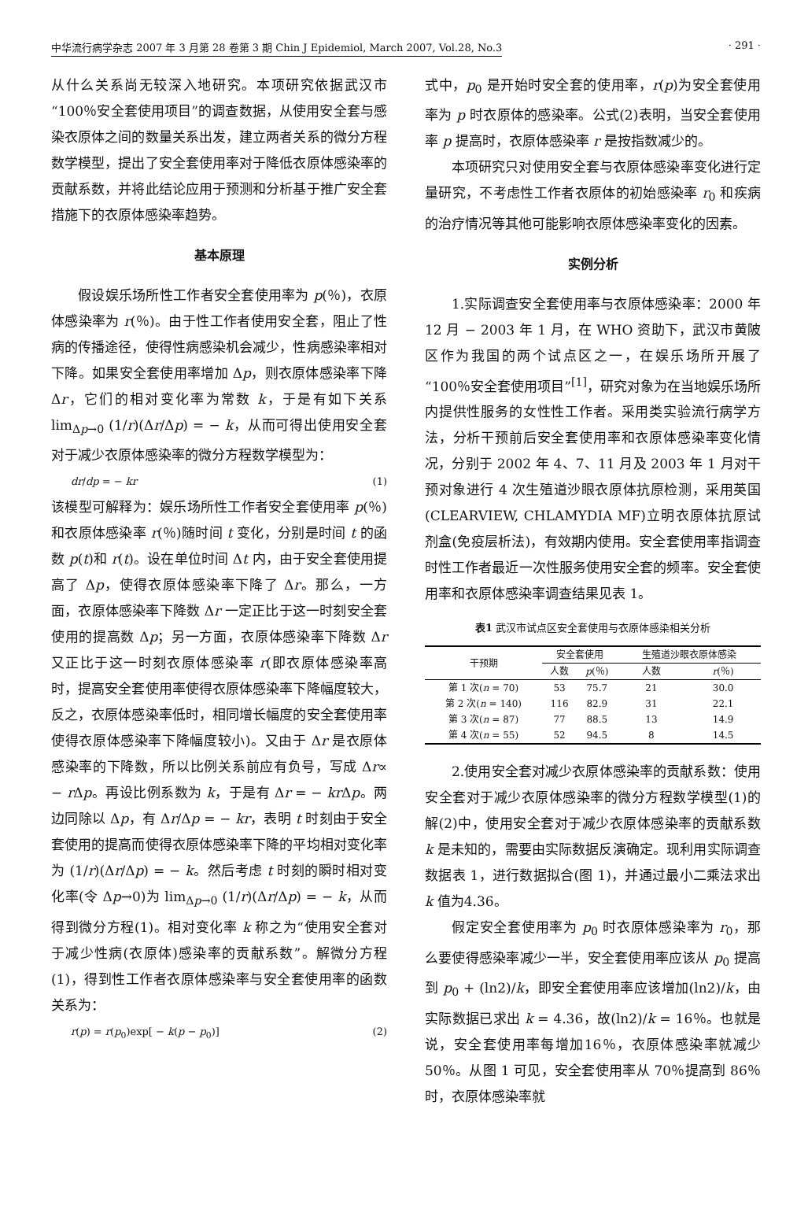中华流行病学杂志 2007 年 3 月第 28 卷第 3 期 Chin J Epidemiol, March 2007, Vol.28, No.3 · 291 ·
从什么关系尚无较深入地研究。本项研究依据武汉市“100％安全套使用项目”的调查数据，从使用安全套与感染衣原体之间的数量关系出发，建立两者关系的微分方程数学模型，提出了安全套使用率对于降低衣原体感染率的贡献系数，并将此结论应用于预测和分析基于推广安全套措施下的衣原体感染率趋势。
基本原理
假设娱乐场所性工作者安全套使用率为 p(％)，衣原体感染率为 r(％)。由于性工作者使用安全套，阻止了性病的传播途径，使得性病感染机会减少，性病感染率相对下降。如果安全套使用率增加 Δp，则衣原体感染率下降 Δr，它们的相对变化率为常数 k，于是有如下关系 lim<sub>Δp→0</sub> (1/r)(Δr/Δp) = − k，从而可得出使用安全套对于减少衣原体感染率的微分方程数学模型为：
dr/dp = − kr (1)
该模型可解释为：娱乐场所性工作者安全套使用率 p(％)和衣原体感染率 r(％)随时间 t 变化，分别是时间 t 的函数 p(t)和 r(t)。设在单位时间 Δt 内，由于安全套使用提高了 Δp，使得衣原体感染率下降了 Δr。那么，一方面，衣原体感染率下降数 Δr 一定正比于这一时刻安全套使用的提高数 Δp；另一方面，衣原体感染率下降数 Δr 又正比于这一时刻衣原体感染率 r(即衣原体感染率高时，提高安全套使用率使得衣原体感染率下降幅度较大，反之，衣原体感染率低时，相同增长幅度的安全套使用率使得衣原体感染率下降幅度较小)。又由于 Δr 是衣原体感染率的下降数，所以比例关系前应有负号，写成 Δr∝ − r Δp。再设比例系数为 k，于是有 Δr = − kr Δp。两边同除以 Δp，有 Δr/Δp = − kr，表明 t 时刻由于安全套使用的提高而使得衣原体感染率下降的平均相对变化率为 (1/r)(Δr/Δp) = − k。然后考虑 t 时刻的瞬时相对变化率(令 Δp→0)为 lim<sub>Δp→0</sub> (1/r)(Δr/Δp) = − k，从而得到微分方程(1)。相对变化率 k 称之为“使用安全套对于减少性病(衣原体)感染率的贡献系数”。解微分方程(1)，得到性工作者衣原体感染率与安全套使用率的函数关系为：
r(p) = r(p<sub>0</sub>)exp[ − k(p − p<sub>0</sub>)] (2)
式中，p<sub>0</sub> 是开始时安全套的使用率，r(p)为安全套使用率为 p 时衣原体的感染率。公式(2)表明，当安全套使用率 p 提高时，衣原体感染率 r 是按指数减少的。
本项研究只对使用安全套与衣原体感染率变化进行定量研究，不考虑性工作者衣原体的初始感染率 r<sub>0</sub> 和疾病的治疗情况等其他可能影响衣原体感染率变化的因素。
实例分析
1.实际调查安全套使用率与衣原体感染率：2000 年 12 月 − 2003 年 1 月，在 WHO 资助下，武汉市黄陂区作为我国的两个试点区之一，在娱乐场所开展了“100％安全套使用项目”<sup>[1]</sup>，研究对象为在当地娱乐场所内提供性服务的女性性工作者。采用类实验流行病学方法，分析干预前后安全套使用率和衣原体感染率变化情况，分别于 2002 年 4、7、11 月及 2003 年 1 月对干预对象进行 4 次生殖道沙眼衣原体抗原检测，采用英国(CLEARVIEW, CHLAMYDIA MF)立明衣原体抗原试剂盒(免疫层析法)，有效期内使用。安全套使用率指调查时性工作者最近一次性服务使用安全套的频率。安全套使用率和衣原体感染率调查结果见表 1。
表1 武汉市试点区安全套使用与衣原体感染相关分析
| 干预期 | 安全套使用 | | 生殖道沙眼衣原体感染 | |
| --- | --- | --- | --- | --- |
| | 人数 | p (％) | 人数 | r (％) |
| 第 1 次( n = 70) | 53 | 75.7 | 21 | 30.0 |
| 第 2 次( n = 140) | 116 | 82.9 | 31 | 22.1 |
| 第 3 次( n = 87) | 77 | 88.5 | 13 | 14.9 |
| 第 4 次( n = 55) | 52 | 94.5 | 8 | 14.5 |
2.使用安全套对减少衣原体感染率的贡献系数：使用安全套对于减少衣原体感染率的微分方程数学模型(1)的解(2)中，使用安全套对于减少衣原体感染率的贡献系数 k 是未知的，需要由实际数据反演确定。现利用实际调查数据表 1，进行数据拟合(图 1)，并通过最小二乘法求出 k 值为4.36。
假定安全套使用率为 p<sub>0</sub> 时衣原体感染率为 r<sub>0</sub>，那么要使得感染率减少一半，安全套使用率应该从 p<sub>0</sub> 提高到 p<sub>0</sub> + (ln2)/k，即安全套使用率应该增加(ln2)/k，由实际数据已求出 k = 4.36，故(ln2)/k = 16％。也就是说，安全套使用率每增加16％，衣原体感染率就减少 50％。从图 1 可见，安全套使用率从 70％提高到 86％时，衣原体感染率就